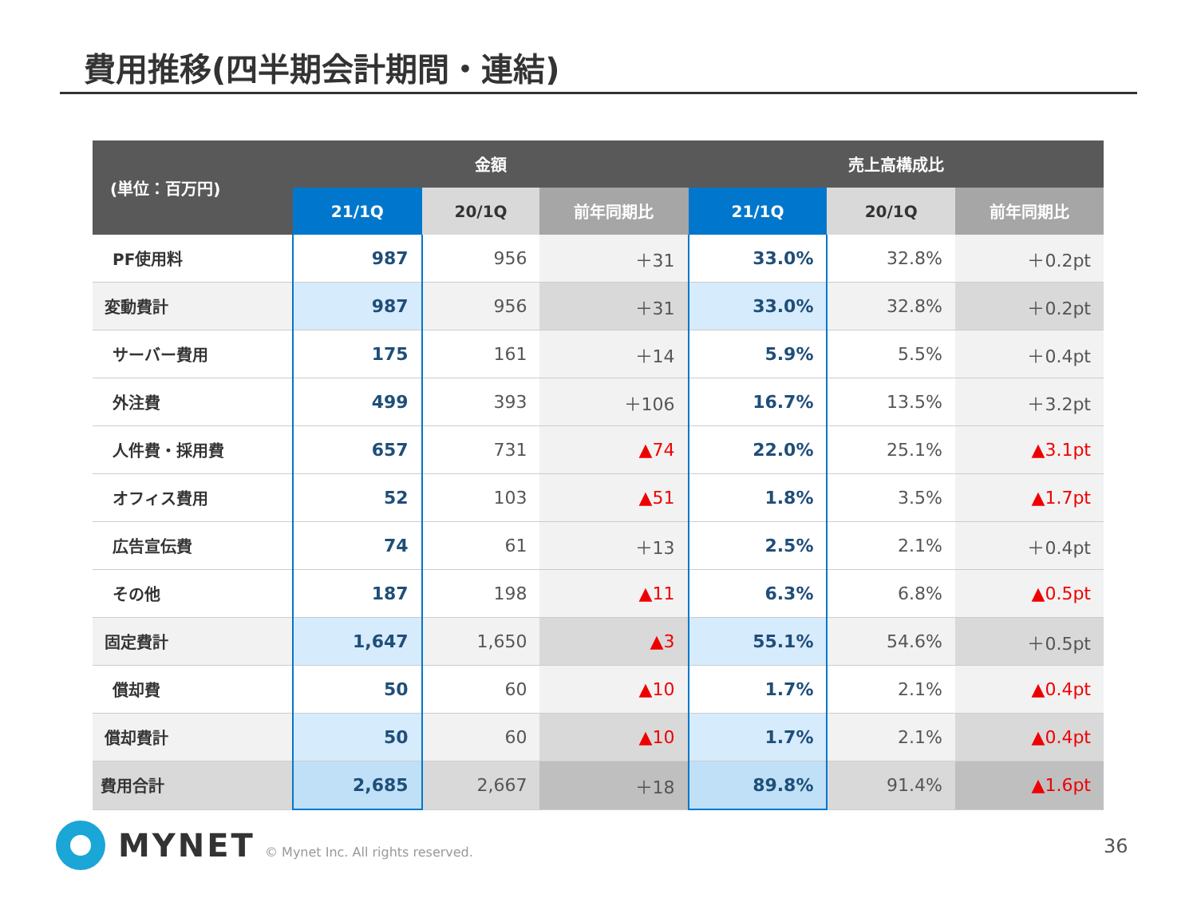費用推移(四半期会計期間・連結)
| (単位：百万円) | 金額 | | | 売上高構成比 | | |
| --- | --- | --- | --- | --- | --- | --- |
| | 21/1Q | 20/1Q | 前年同期比 | 21/1Q | 20/1Q | 前年同期比 |
| PF使用料 | 987 | 956 | ＋31 | 33.0% | 32.8% | ＋0.2pt |
| 変動費計 | 987 | 956 | ＋31 | 33.0% | 32.8% | ＋0.2pt |
| サーバー費用 | 175 | 161 | ＋14 | 5.9% | 5.5% | ＋0.4pt |
| 外注費 | 499 | 393 | ＋106 | 16.7% | 13.5% | ＋3.2pt |
| 人件費・採用費 | 657 | 731 | ▲74 | 22.0% | 25.1% | ▲3.1pt |
| オフィス費用 | 52 | 103 | ▲51 | 1.8% | 3.5% | ▲1.7pt |
| 広告宣伝費 | 74 | 61 | ＋13 | 2.5% | 2.1% | ＋0.4pt |
| その他 | 187 | 198 | ▲11 | 6.3% | 6.8% | ▲0.5pt |
| 固定費計 | 1,647 | 1,650 | ▲3 | 55.1% | 54.6% | ＋0.5pt |
| 償却費 | 50 | 60 | ▲10 | 1.7% | 2.1% | ▲0.4pt |
| 償却費計 | 50 | 60 | ▲10 | 1.7% | 2.1% | ▲0.4pt |
| 費用合計 | 2,685 | 2,667 | ＋18 | 89.8% | 91.4% | ▲1.6pt |
MYNET
© Mynet Inc. All rights reserved.
36